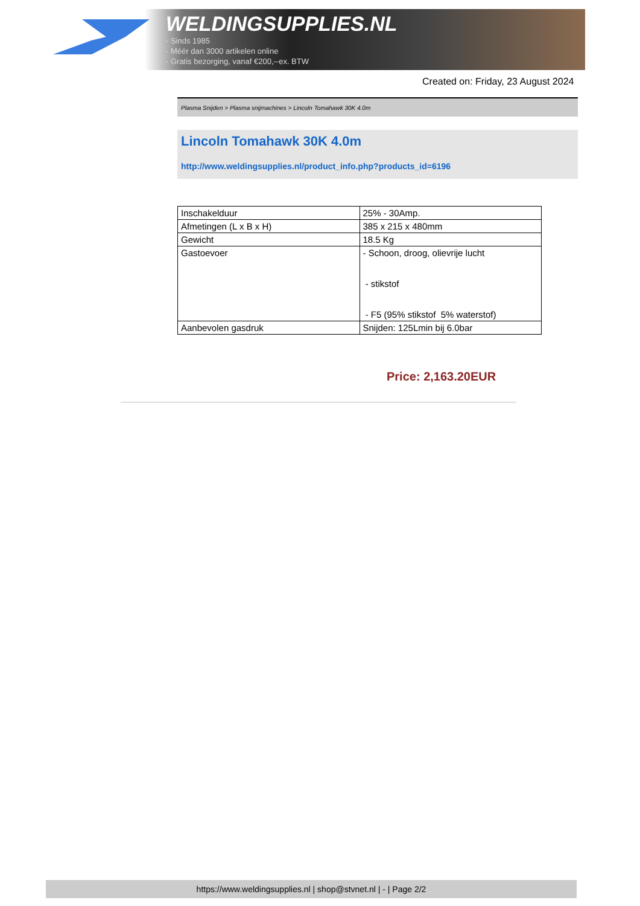WELDINGSUPPLIES.NL
- Sinds 1985
- Méér dan 3000 artikelen online
- Gratis bezorging, vanaf €200,--ex. BTW
Created on: Friday, 23 August 2024
Plasma Snijden > Plasma snijmachines > Lincoln Tomahawk 30K 4.0m
Lincoln Tomahawk 30K 4.0m
http://www.weldingsupplies.nl/product_info.php?products_id=6196
| Inschakelduur | 25% - 30Amp. |
| Afmetingen (L x B x H) | 385 x 215 x 480mm |
| Gewicht | 18.5 Kg |
| Gastoevoer | - Schoon, droog, olievrije lucht - stikstof - F5 (95% stikstof 5% waterstof) |
| Aanbevolen gasdruk | Snijden: 125Lmin bij 6.0bar |
Price: 2,163.20EUR
https://www.weldingsupplies.nl | shop@stvnet.nl | - | Page 2/2